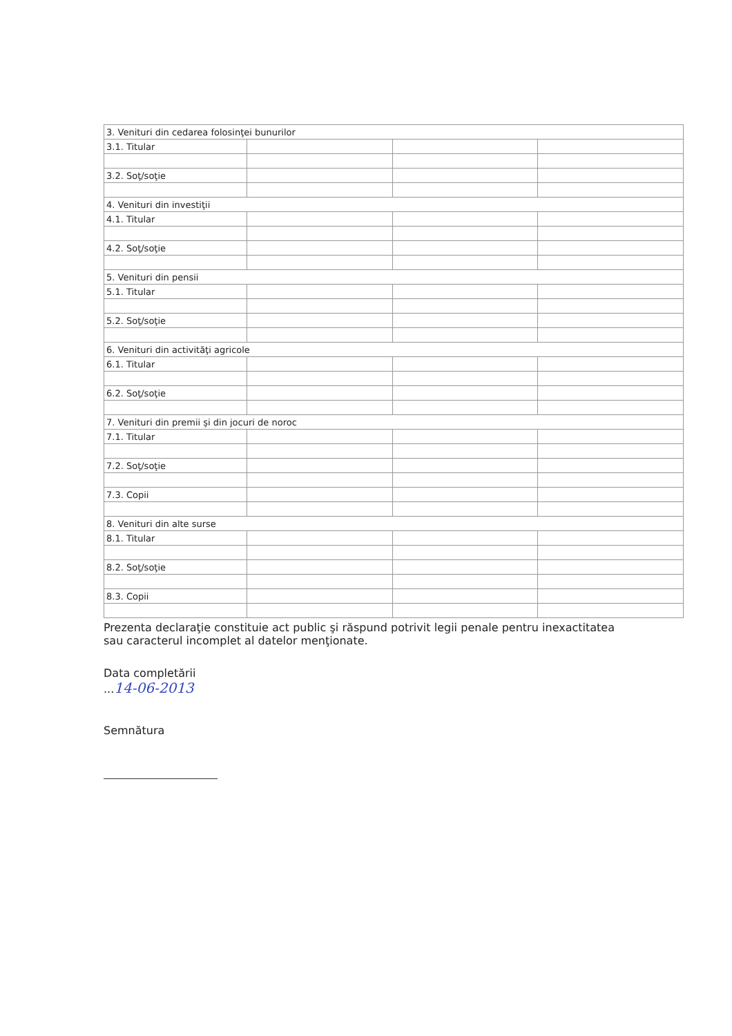| 3. Venituri din cedarea folosinţei bunurilor | | | |
| 3.1. Titular | | | |
| 3.2. Soţ/soţie | | | |
| 4. Venituri din investiţii | | | |
| 4.1. Titular | | | |
| 4.2. Soţ/soţie | | | |
| 5. Venituri din pensii | | | |
| 5.1. Titular | | | |
| 5.2. Soţ/soţie | | | |
| 6. Venituri din activităţi agricole | | | |
| 6.1. Titular | | | |
| 6.2. Soţ/soţie | | | |
| 7. Venituri din premii şi din jocuri de noroc | | | |
| 7.1. Titular | | | |
| 7.2. Soţ/soţie | | | |
| 7.3. Copii | | | |
| 8. Venituri din alte surse | | | |
| 8.1. Titular | | | |
| 8.2. Soţ/soţie | | | |
| 8.3. Copii | | | |
Prezenta declaraţie constituie act public şi răspund potrivit legii penale pentru inexactitatea sau caracterul incomplet al datelor menţionate.
Data completării
...14-06-2013
Semnătura